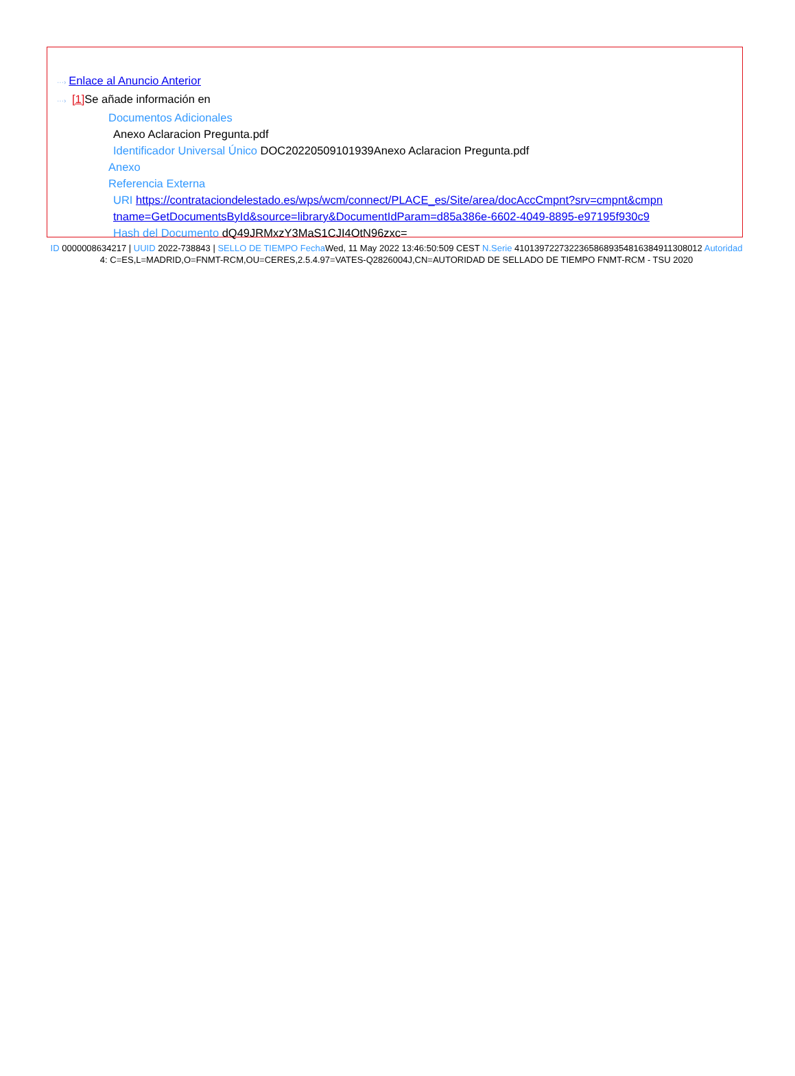···› Enlace al Anuncio Anterior
···› [1] Se añade información en
Documentos Adicionales
Anexo Aclaracion Pregunta.pdf
Identificador Universal Único DOC20220509101939Anexo Aclaracion Pregunta.pdf
Anexo
Referencia Externa
URI https://contrataciondelestado.es/wps/wcm/connect/PLACE_es/Site/area/docAccCmpnt?srv=cmpnt&cmpn
tname=GetDocumentsById&source=library&DocumentIdParam=d85a386e-6602-4049-8895-e97195f930c9
Hash del Documento dQ49JRMxzY3MaS1CJI4OtN96zxc=
ID 0000008634217 | UUID 2022-738843 | SELLO DE TIEMPO Fecha Wed, 11 May 2022 13:46:50:509 CEST N.Serie 410139722732236586893548163849113080​12 Autoridad 4: C=ES,L=MADRID,O=FNMT-RCM,OU=CERES,2.5.4.97=VATES-Q2826004J,CN=AUTORIDAD DE SELLADO DE TIEMPO FNMT-RCM - TSU 2020